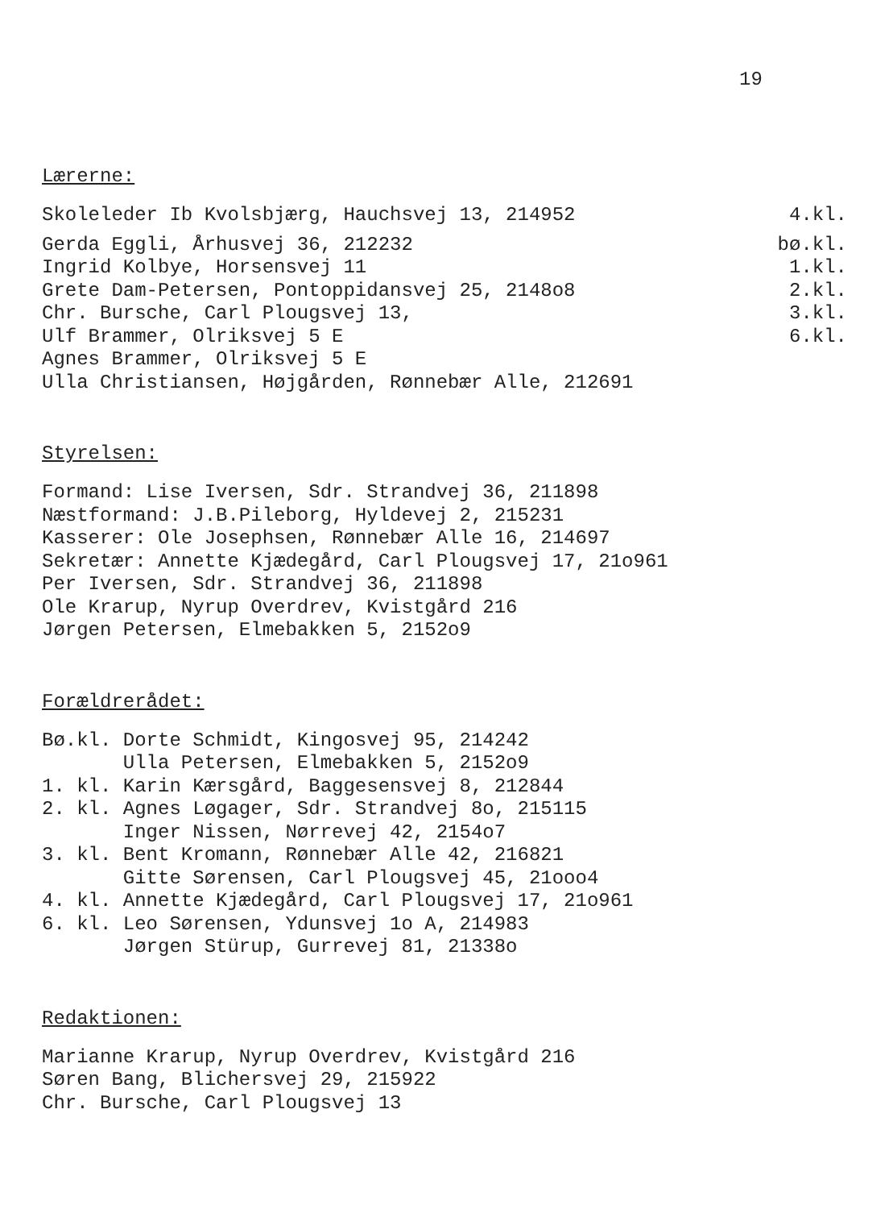19
Lærerne:
Skoleleder Ib Kvolsbjærg, Hauchsvej 13, 214952 4.kl.
Gerda Eggli, Århusvej 36, 212232 bø.kl.
Ingrid Kolbye, Horsensvej 11 1.kl.
Grete Dam-Petersen, Pontoppidansvej 25, 2148o8 2.kl.
Chr. Bursche, Carl Plougsvej 13, 3.kl.
Ulf Brammer, Olriksvej 5 E 6.kl.
Agnes Brammer, Olriksvej 5 E
Ulla Christiansen, Højgården, Rønnebær Alle, 212691
Styrelsen:
Formand: Lise Iversen, Sdr. Strandvej 36, 211898
Næstformand: J.B.Pileborg, Hyldevej 2, 215231
Kasserer: Ole Josephsen, Rønnebær Alle 16, 214697
Sekretær: Annette Kjædegård, Carl Plougsvej 17, 21o961
Per Iversen, Sdr. Strandvej 36, 211898
Ole Krarup, Nyrup Overdrev, Kvistgård 216
Jørgen Petersen, Elmebakken 5, 2152o9
Forældrerådet:
Bø.kl. Dorte Schmidt, Kingosvej 95, 214242
Ulla Petersen, Elmebakken 5, 2152o9
1. kl. Karin Kærsgård, Baggesensvej 8, 212844
2. kl. Agnes Løgager, Sdr. Strandvej 8o, 215115
Inger Nissen, Nørrevej 42, 2154o7
3. kl. Bent Kromann, Rønnebær Alle 42, 216821
Gitte Sørensen, Carl Plougsvej 45, 21ooo4
4. kl. Annette Kjædegård, Carl Plougsvej 17, 21o961
6. kl. Leo Sørensen, Ydunsvej 1o A, 214983
Jørgen Stürup, Gurrevej 81, 21338o
Redaktionen:
Marianne Krarup, Nyrup Overdrev, Kvistgård 216
Søren Bang, Blichersvej 29, 215922
Chr. Bursche, Carl Plougsvej 13